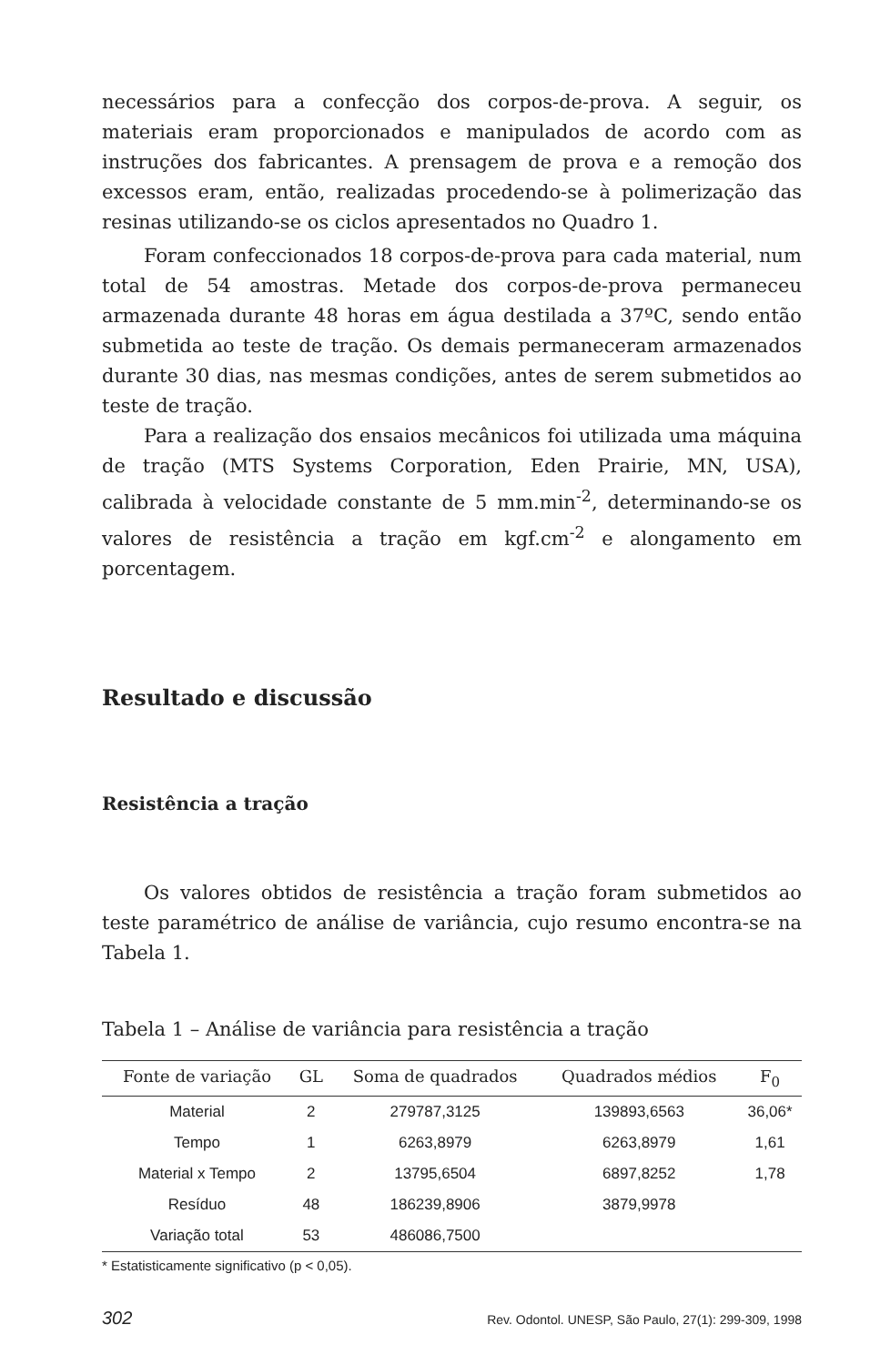necessários para a confecção dos corpos-de-prova. A seguir, os materiais eram proporcionados e manipulados de acordo com as instruções dos fabricantes. A prensagem de prova e a remoção dos excessos eram, então, realizadas procedendo-se à polimerização das resinas utilizando-se os ciclos apresentados no Quadro 1.
Foram confeccionados 18 corpos-de-prova para cada material, num total de 54 amostras. Metade dos corpos-de-prova permaneceu armazenada durante 48 horas em água destilada a 37ºC, sendo então submetida ao teste de tração. Os demais permaneceram armazenados durante 30 dias, nas mesmas condições, antes de serem submetidos ao teste de tração.
Para a realização dos ensaios mecânicos foi utilizada uma máquina de tração (MTS Systems Corporation, Eden Prairie, MN, USA), calibrada à velocidade constante de 5 mm.min<sup>-2</sup>, determinando-se os valores de resistência a tração em kgf.cm<sup>-2</sup> e alongamento em porcentagem.
Resultado e discussão
Resistência a tração
Os valores obtidos de resistência a tração foram submetidos ao teste paramétrico de análise de variância, cujo resumo encontra-se na Tabela 1.
Tabela 1 – Análise de variância para resistência a tração
| Fonte de variação | GL | Soma de quadrados | Quadrados médios | F<sub>0</sub> |
| --- | --- | --- | --- | --- |
| Material | 2 | 279787,3125 | 139893,6563 | 36,06* |
| Tempo | 1 | 6263,8979 | 6263,8979 | 1,61 |
| Material x Tempo | 2 | 13795,6504 | 6897,8252 | 1,78 |
| Resíduo | 48 | 186239,8906 | 3879,9978 | |
| Variação total | 53 | 486086,7500 | | |
* Estatisticamente significativo (p < 0,05).
302 Rev. Odontol. UNESP, São Paulo, 27(1): 299-309, 1998